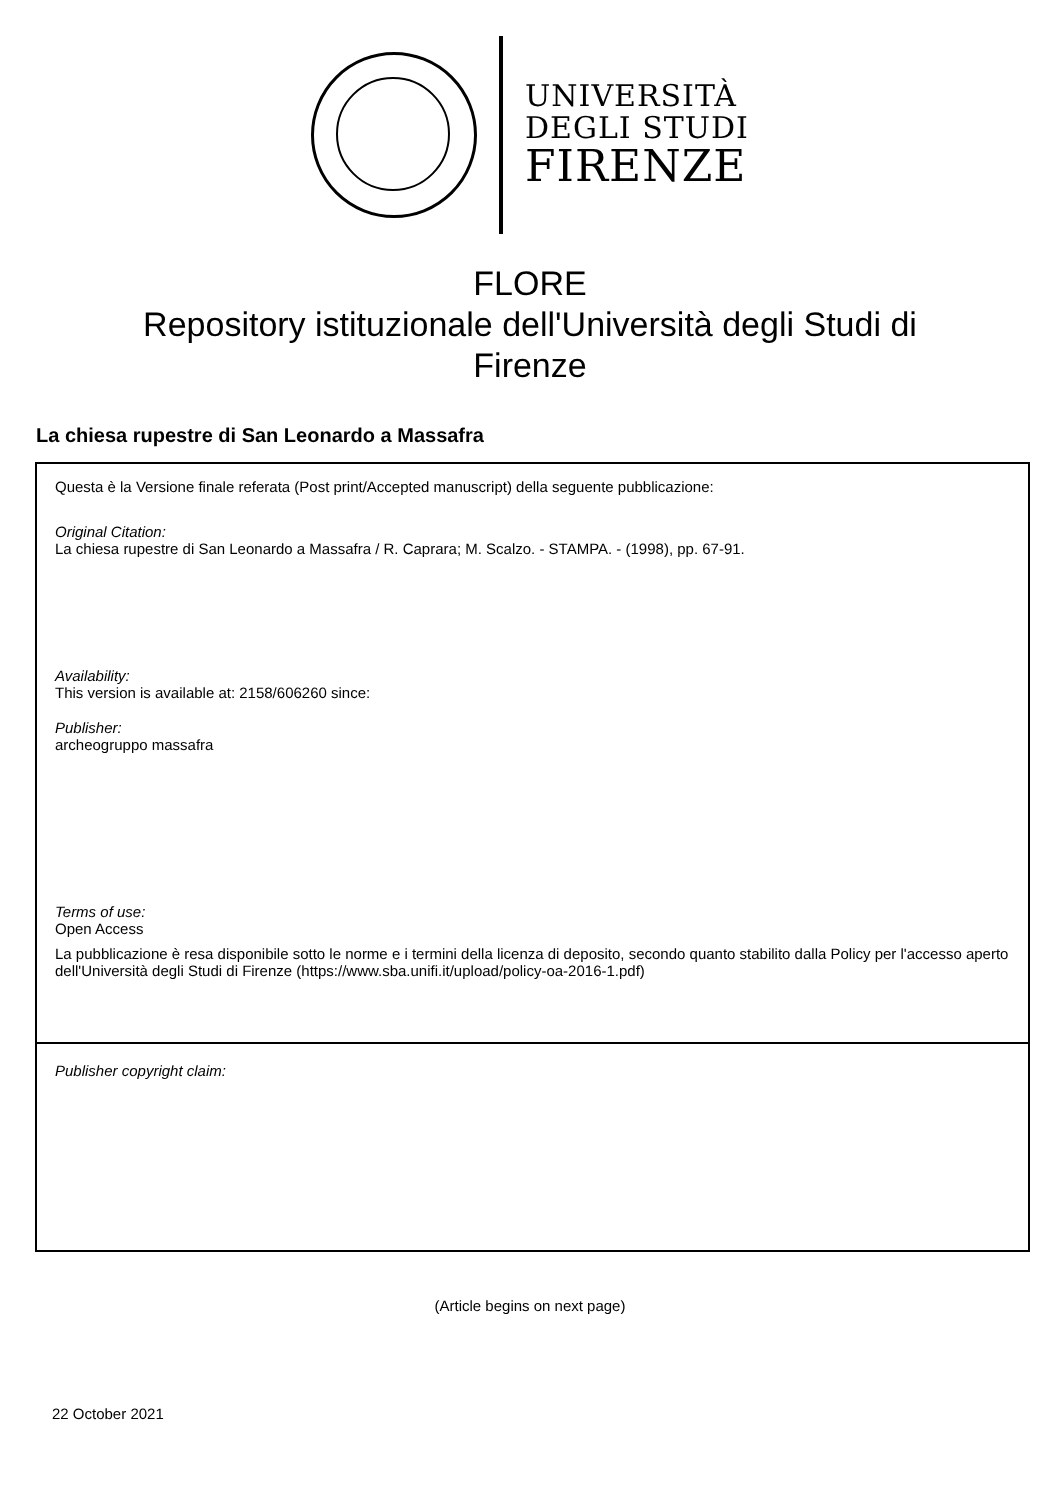UNIVERSITÀ
DEGLI STUDI
FIRENZE
FLORE
Repository istituzionale dell'Università degli Studi di
Firenze
La chiesa rupestre di San Leonardo a Massafra
Questa è la Versione finale referata (Post print/Accepted manuscript) della seguente pubblicazione:
Original Citation:
La chiesa rupestre di San Leonardo a Massafra / R. Caprara; M. Scalzo. - STAMPA. - (1998), pp. 67-91.
Availability:
This version is available at: 2158/606260 since:
Publisher:
archeogruppo massafra
Terms of use:
Open Access
La pubblicazione è resa disponibile sotto le norme e i termini della licenza di deposito, secondo quanto stabilito dalla Policy per l'accesso aperto dell'Università degli Studi di Firenze (https://www.sba.unifi.it/upload/policy-oa-2016-1.pdf)
Publisher copyright claim:
(Article begins on next page)
22 October 2021